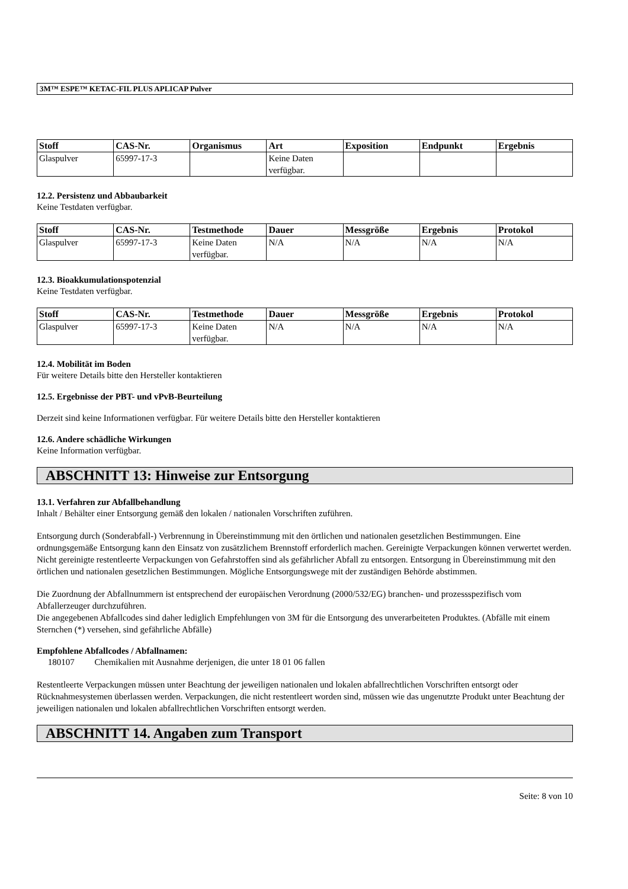3M™ ESPE™ KETAC-FIL PLUS APLICAP Pulver
| Stoff | CAS-Nr. | Organismus | Art | Exposition | Endpunkt | Ergebnis |
| --- | --- | --- | --- | --- | --- | --- |
| Glaspulver | 65997-17-3 | | Keine Daten verfügbar. | | | |
12.2. Persistenz und Abbaubarkeit
Keine Testdaten verfügbar.
| Stoff | CAS-Nr. | Testmethode | Dauer | Messgröße | Ergebnis | Protokol |
| --- | --- | --- | --- | --- | --- | --- |
| Glaspulver | 65997-17-3 | Keine Daten verfügbar. | N/A | N/A | N/A | N/A |
12.3. Bioakkumulationspotenzial
Keine Testdaten verfügbar.
| Stoff | CAS-Nr. | Testmethode | Dauer | Messgröße | Ergebnis | Protokol |
| --- | --- | --- | --- | --- | --- | --- |
| Glaspulver | 65997-17-3 | Keine Daten verfügbar. | N/A | N/A | N/A | N/A |
12.4. Mobilität im Boden
Für weitere Details bitte den Hersteller kontaktieren
12.5. Ergebnisse der PBT- und vPvB-Beurteilung
Derzeit sind keine Informationen verfügbar. Für weitere Details bitte den Hersteller kontaktieren
12.6. Andere schädliche Wirkungen
Keine Information verfügbar.
ABSCHNITT 13: Hinweise zur Entsorgung
13.1. Verfahren zur Abfallbehandlung
Inhalt / Behälter einer Entsorgung gemäß den lokalen / nationalen Vorschriften zuführen.
Entsorgung durch (Sonderabfall-) Verbrennung in Übereinstimmung mit den örtlichen und nationalen gesetzlichen Bestimmungen. Eine ordnungsgemäße Entsorgung kann den Einsatz von zusätzlichem Brennstoff erforderlich machen. Gereinigte Verpackungen können verwertet werden. Nicht gereinigte restentleerte Verpackungen von Gefahrstoffen sind als gefährlicher Abfall zu entsorgen. Entsorgung in Übereinstimmung mit den örtlichen und nationalen gesetzlichen Bestimmungen. Mögliche Entsorgungswege mit der zuständigen Behörde abstimmen.
Die Zuordnung der Abfallnummern ist entsprechend der europäischen Verordnung (2000/532/EG) branchen- und prozessspezifisch vom Abfallerzeuger durchzuführen.
Die angegebenen Abfallcodes sind daher lediglich Empfehlungen von 3M für die Entsorgung des unverarbeiteten Produktes. (Abfälle mit einem Sternchen (*) versehen, sind gefährliche Abfälle)
Empfohlene Abfallcodes / Abfallnamen:
180107 Chemikalien mit Ausnahme derjenigen, die unter 18 01 06 fallen
Restentleerte Verpackungen müssen unter Beachtung der jeweiligen nationalen und lokalen abfallrechtlichen Vorschriften entsorgt oder Rücknahmesystemen überlassen werden. Verpackungen, die nicht restentleert worden sind, müssen wie das ungenutzte Produkt unter Beachtung der jeweiligen nationalen und lokalen abfallrechtlichen Vorschriften entsorgt werden.
ABSCHNITT 14. Angaben zum Transport
Seite: 8 von 10